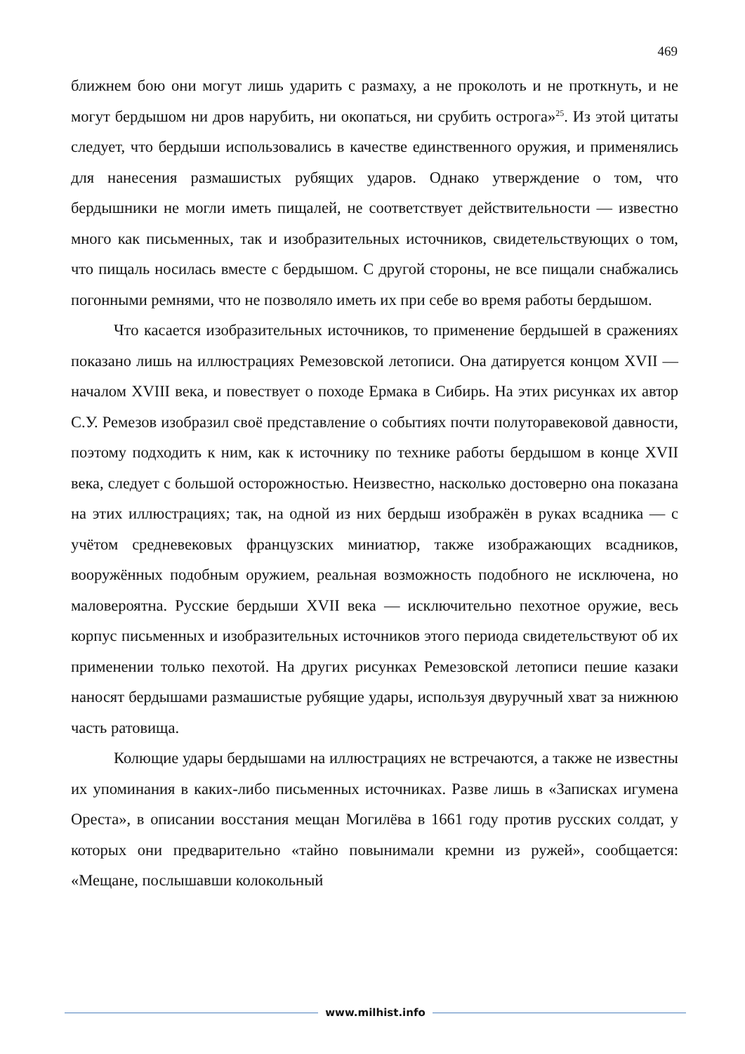469
ближнем бою они могут лишь ударить с размаху, а не проколоть и не проткнуть, и не могут бердышом ни дров нарубить, ни окопаться, ни срубить острога»<sup>25</sup>. Из этой цитаты следует, что бердыши использовались в качестве единственного оружия, и применялись для нанесения размашистых рубящих ударов. Однако утверждение о том, что бердышники не могли иметь пищалей, не соответствует действительности — известно много как письменных, так и изобразительных источников, свидетельствующих о том, что пищаль носилась вместе с бердышом. С другой стороны, не все пищали снабжались погонными ремнями, что не позволяло иметь их при себе во время работы бердышом.
Что касается изобразительных источников, то применение бердышей в сражениях показано лишь на иллюстрациях Ремезовской летописи. Она датируется концом XVII — началом XVIII века, и повествует о походе Ермака в Сибирь. На этих рисунках их автор С.У. Ремезов изобразил своё представление о событиях почти полуторавековой давности, поэтому подходить к ним, как к источнику по технике работы бердышом в конце XVII века, следует с большой осторожностью. Неизвестно, насколько достоверно она показана на этих иллюстрациях; так, на одной из них бердыш изображён в руках всадника — с учётом средневековых французских миниатюр, также изображающих всадников, вооружённых подобным оружием, реальная возможность подобного не исключена, но маловероятна. Русские бердыши XVII века — исключительно пехотное оружие, весь корпус письменных и изобразительных источников этого периода свидетельствуют об их применении только пехотой. На других рисунках Ремезовской летописи пешие казаки наносят бердышами размашистые рубящие удары, используя двуручный хват за нижнюю часть ратовища.
Колющие удары бердышами на иллюстрациях не встречаются, а также не известны их упоминания в каких-либо письменных источниках. Разве лишь в «Записках игумена Ореста», в описании восстания мещан Могилёва в 1661 году против русских солдат, у которых они предварительно «тайно повынимали кремни из ружей», сообщается: «Мещане, послышавши колокольный
www.milhist.info